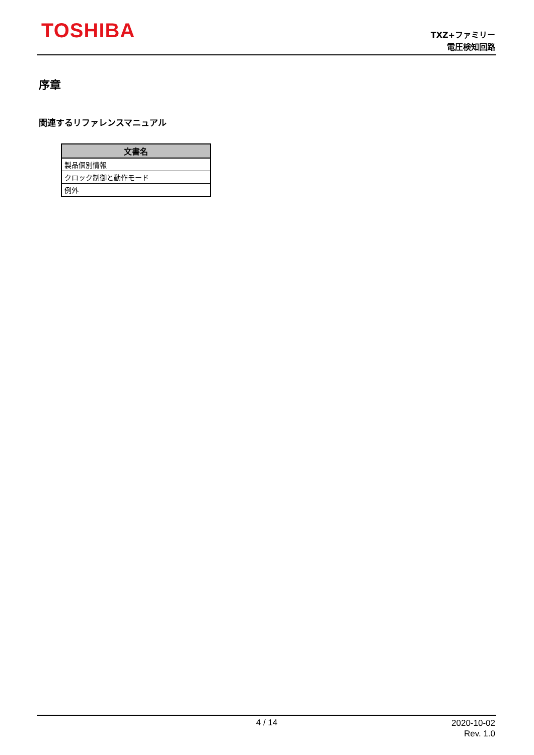TOSHIBA
TXZ+ファミリー
電圧検知回路
序章
関連するリファレンスマニュアル
| 文書名 |
| --- |
| 製品個別情報 |
| クロック制御と動作モード |
| 例外 |
4 / 14
2020-10-02
Rev. 1.0